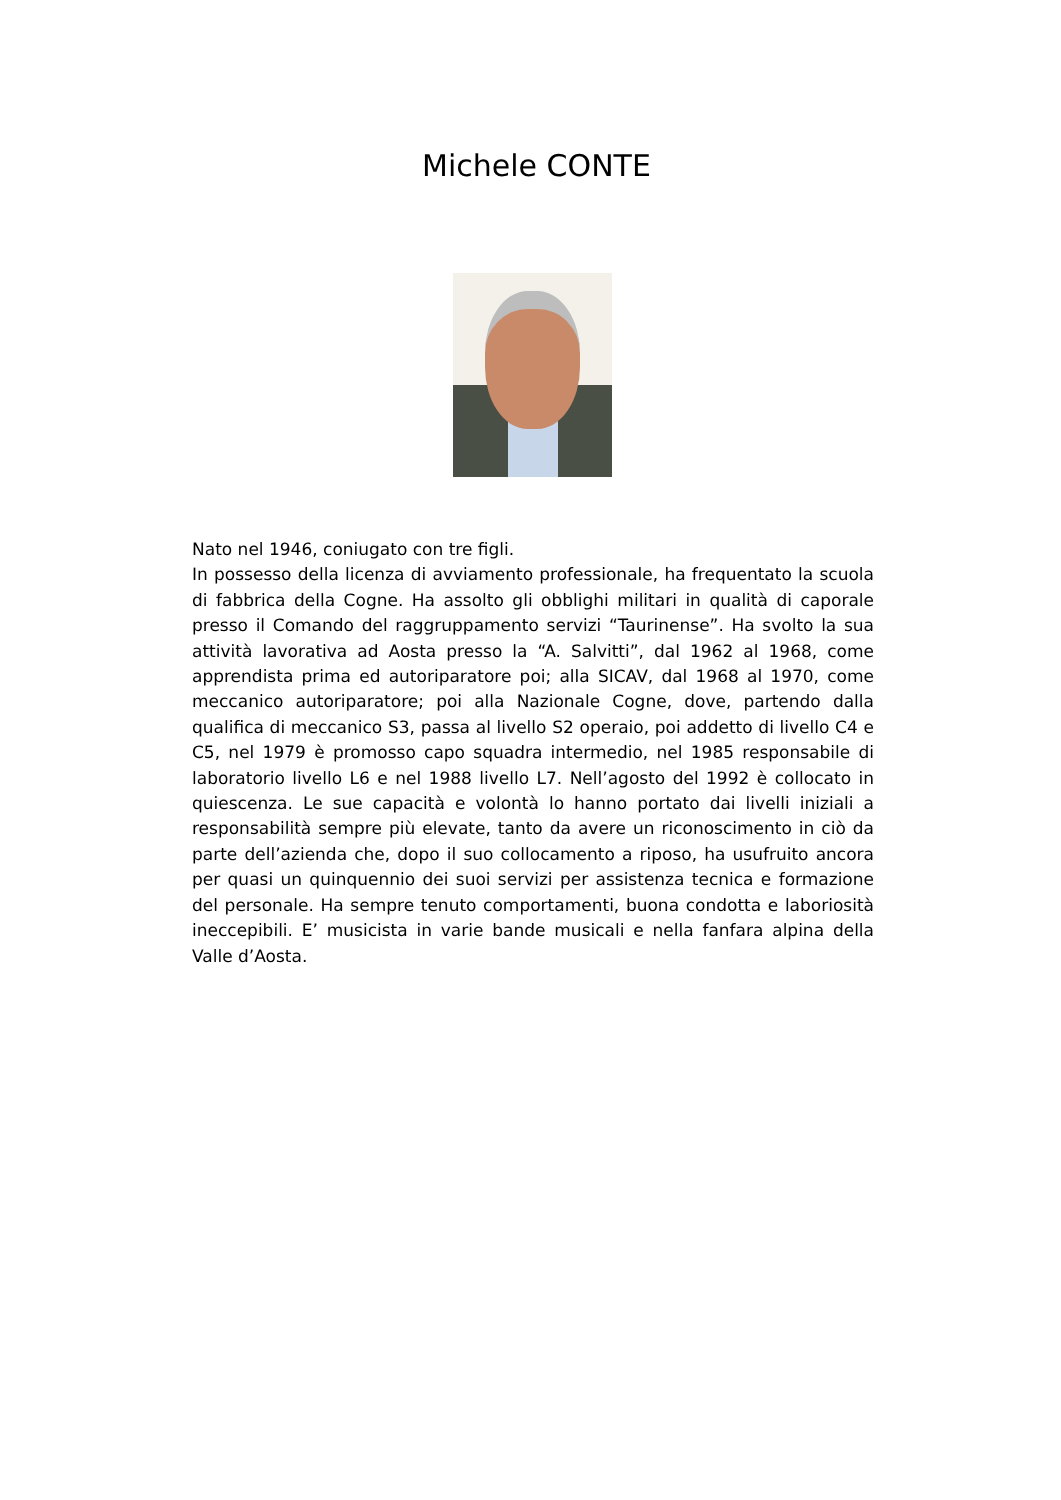Michele CONTE
Nato nel 1946, coniugato con tre figli.
In possesso della licenza di avviamento professionale, ha frequentato la scuola di fabbrica della Cogne. Ha assolto gli obblighi militari in qualità di caporale presso il Comando del raggruppamento servizi “Taurinense”. Ha svolto la sua attività lavorativa ad Aosta presso la “A. Salvitti”, dal 1962 al 1968, come apprendista prima ed autoriparatore poi; alla SICAV, dal 1968 al 1970, come meccanico autoriparatore; poi alla Nazionale Cogne, dove, partendo dalla qualifica di meccanico S3, passa al livello S2 operaio, poi addetto di livello C4 e C5, nel 1979 è promosso capo squadra intermedio, nel 1985 responsabile di laboratorio livello L6 e nel 1988 livello L7. Nell’agosto del 1992 è collocato in quiescenza. Le sue capacità e volontà lo hanno portato dai livelli iniziali a responsabilità sempre più elevate, tanto da avere un riconoscimento in ciò da parte dell’azienda che, dopo il suo collocamento a riposo, ha usufruito ancora per quasi un quinquennio dei suoi servizi per assistenza tecnica e formazione del personale. Ha sempre tenuto comportamenti, buona condotta e laboriosità ineccepibili. E’ musicista in varie bande musicali e nella fanfara alpina della Valle d’Aosta.